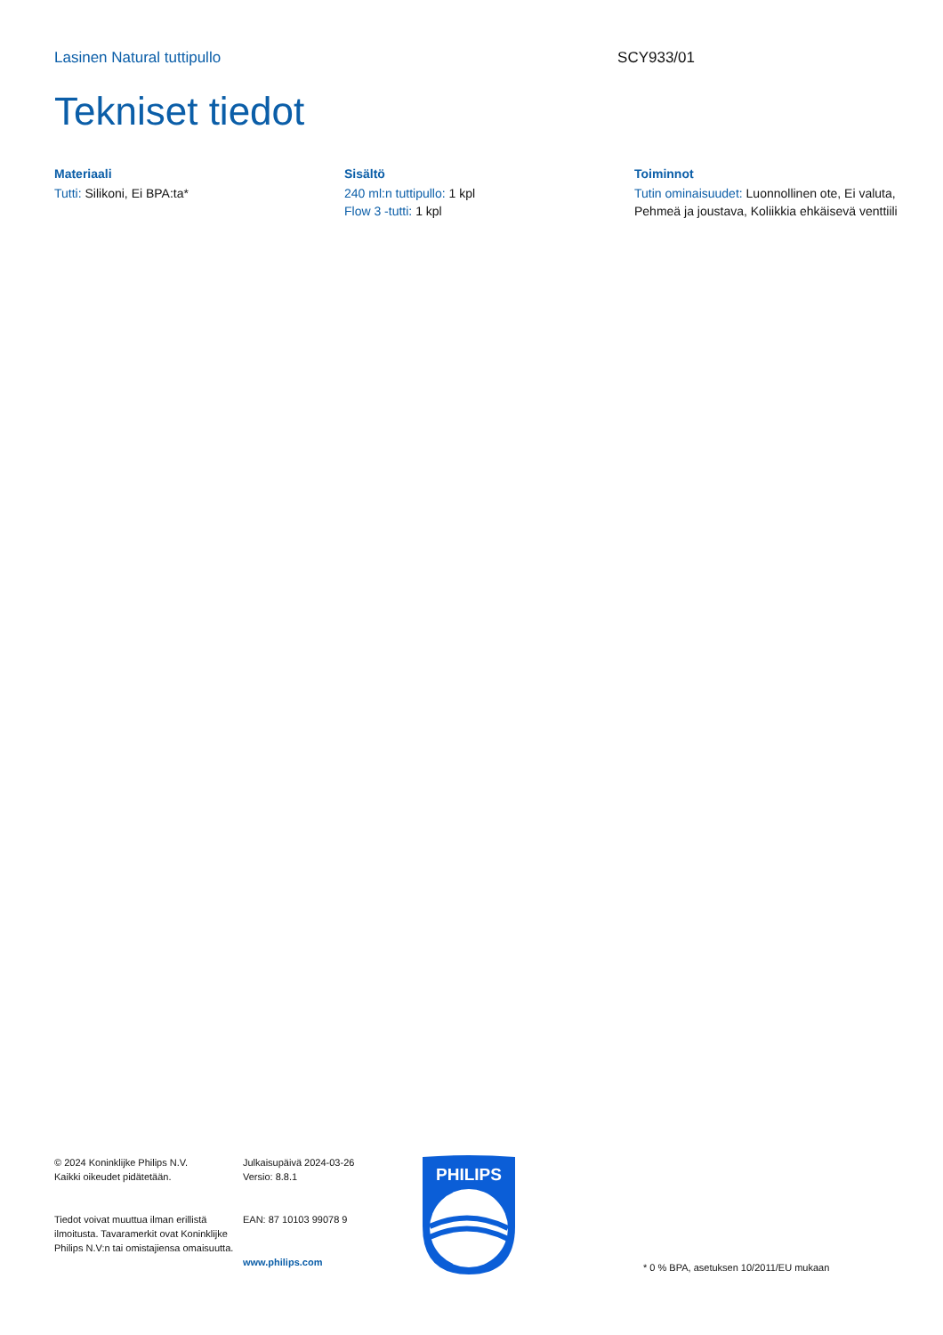Lasinen Natural tuttipullo SCY933/01
Tekniset tiedot
Materiaali
Tutti: Silikoni, Ei BPA:ta*
Sisältö
240 ml:n tuttipullo: 1 kpl
Flow 3 -tutti: 1 kpl
Toiminnot
Tutin ominaisuudet: Luonnollinen ote, Ei valuta, Pehmeä ja joustava, Koliikkia ehkäisevä venttiili
© 2024 Koninklijke Philips N.V.
Kaikki oikeudet pidätetään.
Tiedot voivat muuttua ilman erillistä ilmoitusta. Tavaramerkit ovat Koninklijke Philips N.V:n tai omistajiensa omaisuutta.
Julkaisupäivä 2024-03-26
Versio: 8.8.1
EAN: 87 10103 99078 9
www.philips.com
PHILIPS
* 0 % BPA, asetuksen 10/2011/EU mukaan